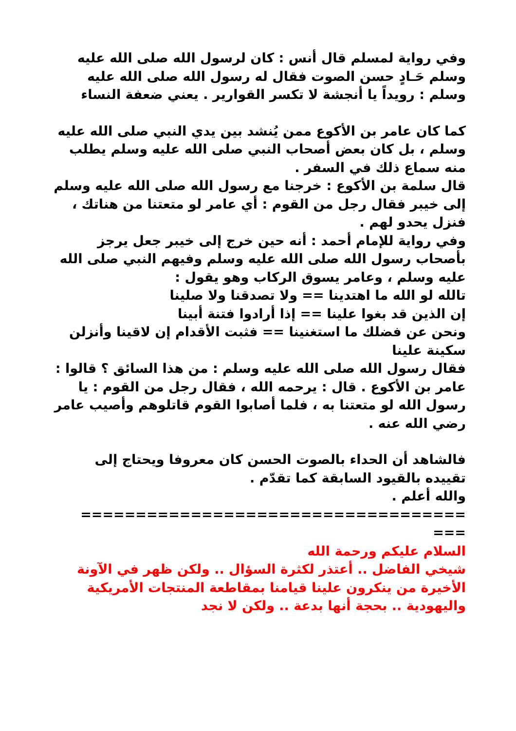وفي رواية لمسلم قال أنس : كان لرسول الله صلى الله عليه وسلم حَـادٍ حسن الصوت فقال له رسول الله صلى الله عليه وسلم : رويداً يا أنجشة لا تكسر القوارير . يعني ضعفة النساء
كما كان عامر بن الأكوع ممن يُنشد بين يدي النبي صلى الله عليه وسلم ، بل كان بعض أصحاب النبي صلى الله عليه وسلم يطلب منه سماع ذلك في السفر .
قال سلمة بن الأكوع : خرجنا مع رسول الله صلى الله عليه وسلم إلى خيبر فقال رجل من القوم : أي عامر لو متعتنا من هناتك ، فنزل يحدو لهم .
وفي رواية للإمام أحمد : أنه حين خرج إلى خيبر جعل يرجز بأصحاب رسول الله صلى الله عليه وسلم وفيهم النبي صلى الله عليه وسلم ، وعامر يسوق الركاب وهو يقول :
تالله لو الله ما اهتدينا == ولا تصدقنا ولا صلينا
إن الذين قد بغوا علينا == إذا أرادوا فتنة أبينا
ونحن عن فضلك ما استغنينا == فثبت الأقدام إن لاقينا وأنزلن سكينة علينا
فقال رسول الله صلى الله عليه وسلم : من هذا السائق ؟ قالوا : عامر بن الأكوع . قال : يرحمه الله ، فقال رجل من القوم : يا رسول الله لو متعتنا به ، فلما أصابوا القوم قاتلوهم وأصيب عامر رضي الله عنه .
فالشاهد أن الحداء بالصوت الحسن كان معروفا ويحتاج إلى تقييده بالقيود السابقة كما تقدّم .
والله أعلم .
=================================== ===
السلام عليكم ورحمة الله
شيخي الفاضل .. أعتذر لكثرة السؤال .. ولكن ظهر في الآونة الأخيرة من ينكرون علينا قيامنا بمقاطعة المنتجات الأمريكية واليهودية .. بحجة أنها بدعة .. ولكن لا نجد